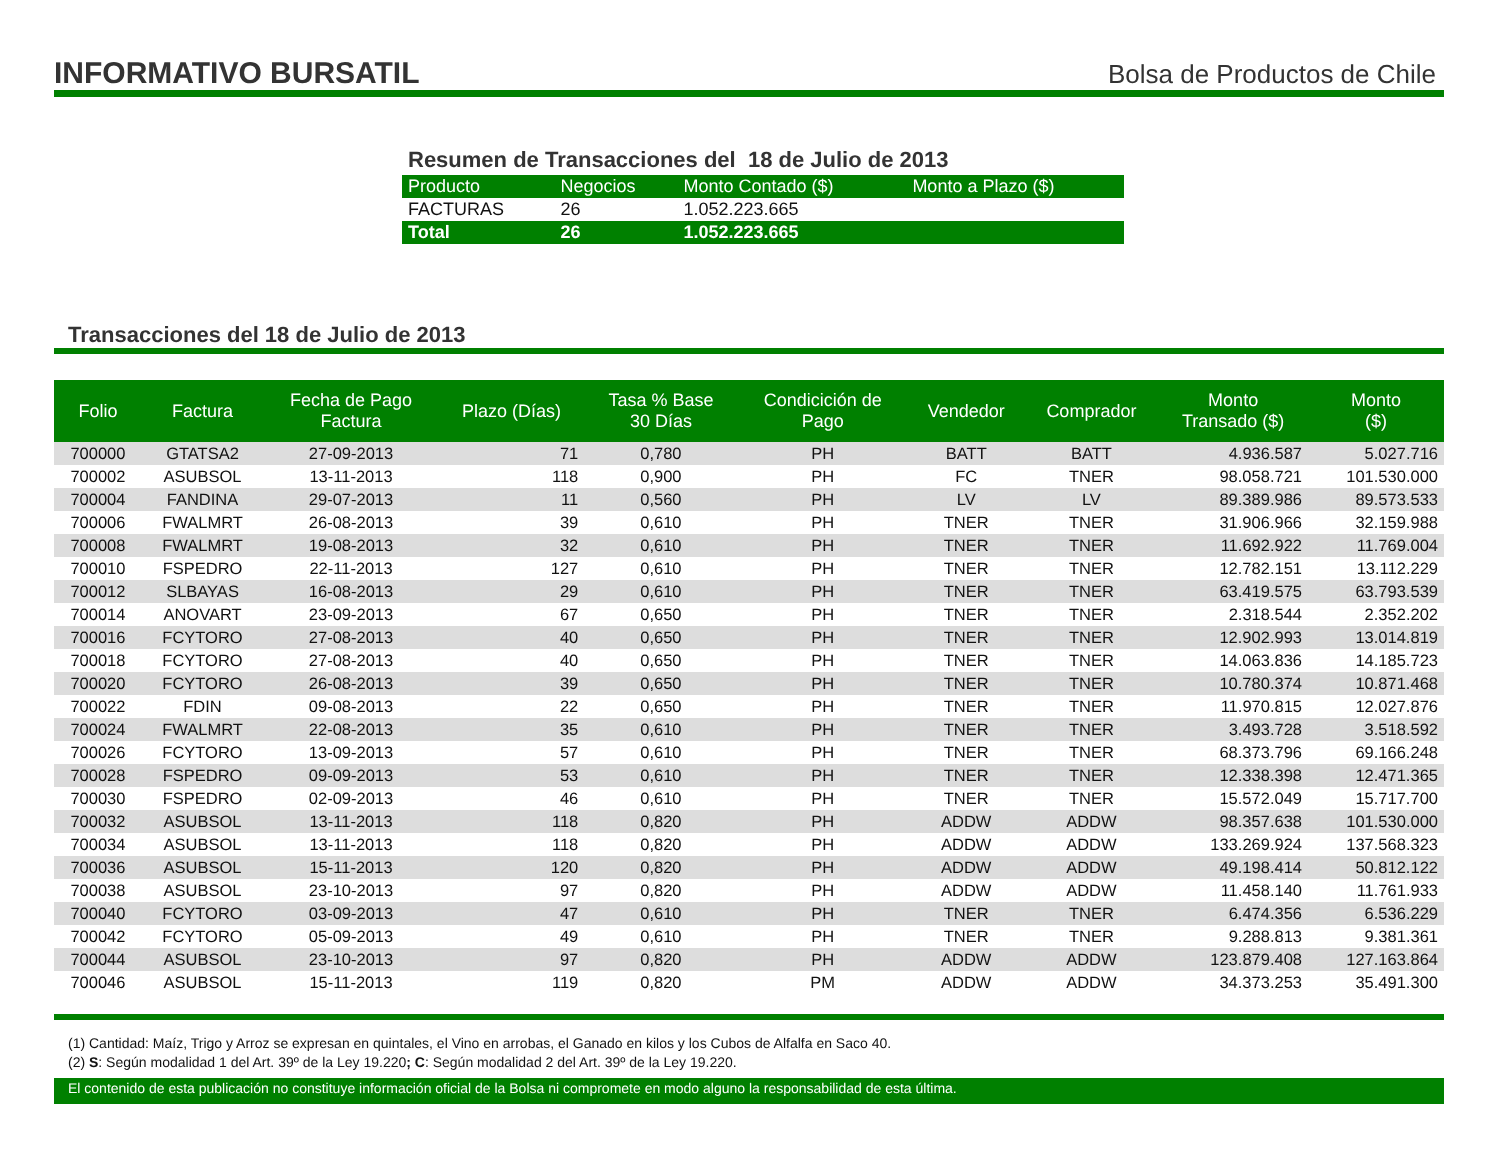INFORMATIVO BURSATIL
Bolsa de Productos de Chile
Resumen de Transacciones del 18 de Julio de 2013
| Producto | Negocios | Monto Contado ($) | Monto a Plazo ($) |
| --- | --- | --- | --- |
| FACTURAS | 26 | 1.052.223.665 | |
| Total | 26 | 1.052.223.665 | |
Transacciones del 18 de Julio de 2013
| Folio | Factura | Fecha de Pago Factura | Plazo (Días) | Tasa % Base 30 Días | Condicición de Pago | Vendedor | Comprador | Monto Transado ($) | Monto ($) |
| --- | --- | --- | --- | --- | --- | --- | --- | --- | --- |
| 700000 | GTATSA2 | 27-09-2013 | 71 | 0,780 | PH | BATT | BATT | 4.936.587 | 5.027.716 |
| 700002 | ASUBSOL | 13-11-2013 | 118 | 0,900 | PH | FC | TNER | 98.058.721 | 101.530.000 |
| 700004 | FANDINA | 29-07-2013 | 11 | 0,560 | PH | LV | LV | 89.389.986 | 89.573.533 |
| 700006 | FWALMRT | 26-08-2013 | 39 | 0,610 | PH | TNER | TNER | 31.906.966 | 32.159.988 |
| 700008 | FWALMRT | 19-08-2013 | 32 | 0,610 | PH | TNER | TNER | 11.692.922 | 11.769.004 |
| 700010 | FSPEDRO | 22-11-2013 | 127 | 0,610 | PH | TNER | TNER | 12.782.151 | 13.112.229 |
| 700012 | SLBAYAS | 16-08-2013 | 29 | 0,610 | PH | TNER | TNER | 63.419.575 | 63.793.539 |
| 700014 | ANOVART | 23-09-2013 | 67 | 0,650 | PH | TNER | TNER | 2.318.544 | 2.352.202 |
| 700016 | FCYTORO | 27-08-2013 | 40 | 0,650 | PH | TNER | TNER | 12.902.993 | 13.014.819 |
| 700018 | FCYTORO | 27-08-2013 | 40 | 0,650 | PH | TNER | TNER | 14.063.836 | 14.185.723 |
| 700020 | FCYTORO | 26-08-2013 | 39 | 0,650 | PH | TNER | TNER | 10.780.374 | 10.871.468 |
| 700022 | FDIN | 09-08-2013 | 22 | 0,650 | PH | TNER | TNER | 11.970.815 | 12.027.876 |
| 700024 | FWALMRT | 22-08-2013 | 35 | 0,610 | PH | TNER | TNER | 3.493.728 | 3.518.592 |
| 700026 | FCYTORO | 13-09-2013 | 57 | 0,610 | PH | TNER | TNER | 68.373.796 | 69.166.248 |
| 700028 | FSPEDRO | 09-09-2013 | 53 | 0,610 | PH | TNER | TNER | 12.338.398 | 12.471.365 |
| 700030 | FSPEDRO | 02-09-2013 | 46 | 0,610 | PH | TNER | TNER | 15.572.049 | 15.717.700 |
| 700032 | ASUBSOL | 13-11-2013 | 118 | 0,820 | PH | ADDW | ADDW | 98.357.638 | 101.530.000 |
| 700034 | ASUBSOL | 13-11-2013 | 118 | 0,820 | PH | ADDW | ADDW | 133.269.924 | 137.568.323 |
| 700036 | ASUBSOL | 15-11-2013 | 120 | 0,820 | PH | ADDW | ADDW | 49.198.414 | 50.812.122 |
| 700038 | ASUBSOL | 23-10-2013 | 97 | 0,820 | PH | ADDW | ADDW | 11.458.140 | 11.761.933 |
| 700040 | FCYTORO | 03-09-2013 | 47 | 0,610 | PH | TNER | TNER | 6.474.356 | 6.536.229 |
| 700042 | FCYTORO | 05-09-2013 | 49 | 0,610 | PH | TNER | TNER | 9.288.813 | 9.381.361 |
| 700044 | ASUBSOL | 23-10-2013 | 97 | 0,820 | PH | ADDW | ADDW | 123.879.408 | 127.163.864 |
| 700046 | ASUBSOL | 15-11-2013 | 119 | 0,820 | PM | ADDW | ADDW | 34.373.253 | 35.491.300 |
(1) Cantidad: Maíz, Trigo y Arroz se expresan en quintales, el Vino en arrobas, el Ganado en kilos y los Cubos de Alfalfa en Saco 40.
(2) S: Según modalidad 1 del Art. 39º de la Ley 19.220; C: Según modalidad 2 del Art. 39º de la Ley 19.220.
El contenido de esta publicación no constituye información oficial de la Bolsa ni compromete en modo alguno la responsabilidad de esta última.